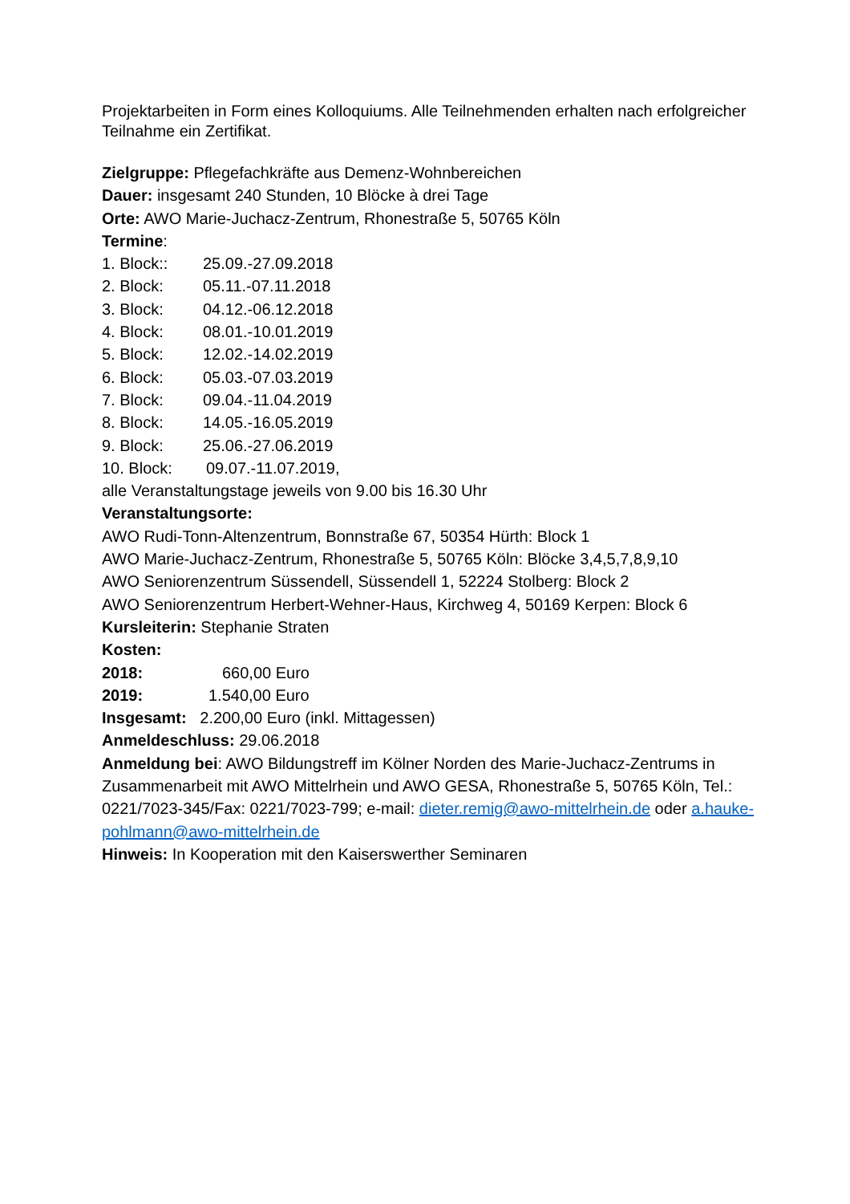Projektarbeiten in Form eines Kolloquiums. Alle Teilnehmenden erhalten nach erfolgreicher Teilnahme ein Zertifikat.
Zielgruppe: Pflegefachkräfte aus Demenz-Wohnbereichen
Dauer: insgesamt 240 Stunden, 10 Blöcke à drei Tage
Orte: AWO Marie-Juchacz-Zentrum, Rhonestraße 5, 50765 Köln
Termine:
1. Block:: 25.09.-27.09.2018
2. Block: 05.11.-07.11.2018
3. Block: 04.12.-06.12.2018
4. Block: 08.01.-10.01.2019
5. Block: 12.02.-14.02.2019
6. Block: 05.03.-07.03.2019
7. Block: 09.04.-11.04.2019
8. Block: 14.05.-16.05.2019
9. Block: 25.06.-27.06.2019
10. Block: 09.07.-11.07.2019,
alle Veranstaltungstage jeweils von 9.00 bis 16.30 Uhr
Veranstaltungsorte:
AWO Rudi-Tonn-Altenzentrum, Bonnstraße 67, 50354 Hürth: Block 1
AWO Marie-Juchacz-Zentrum, Rhonestraße 5, 50765 Köln: Blöcke 3,4,5,7,8,9,10
AWO Seniorenzentrum Süssendell, Süssendell 1, 52224 Stolberg: Block 2
AWO Seniorenzentrum Herbert-Wehner-Haus, Kirchweg 4, 50169 Kerpen: Block 6
Kursleiterin: Stephanie Straten
Kosten:
2018: 660,00 Euro
2019: 1.540,00 Euro
Insgesamt: 2.200,00 Euro (inkl. Mittagessen)
Anmeldeschluss: 29.06.2018
Anmeldung bei: AWO Bildungstreff im Kölner Norden des Marie-Juchacz-Zentrums in Zusammenarbeit mit AWO Mittelrhein und AWO GESA, Rhonestraße 5, 50765 Köln, Tel.: 0221/7023-345/Fax: 0221/7023-799; e-mail: dieter.remig@awo-mittelrhein.de oder a.hauke-pohlmann@awo-mittelrhein.de
Hinweis: In Kooperation mit den Kaiserswerther Seminaren